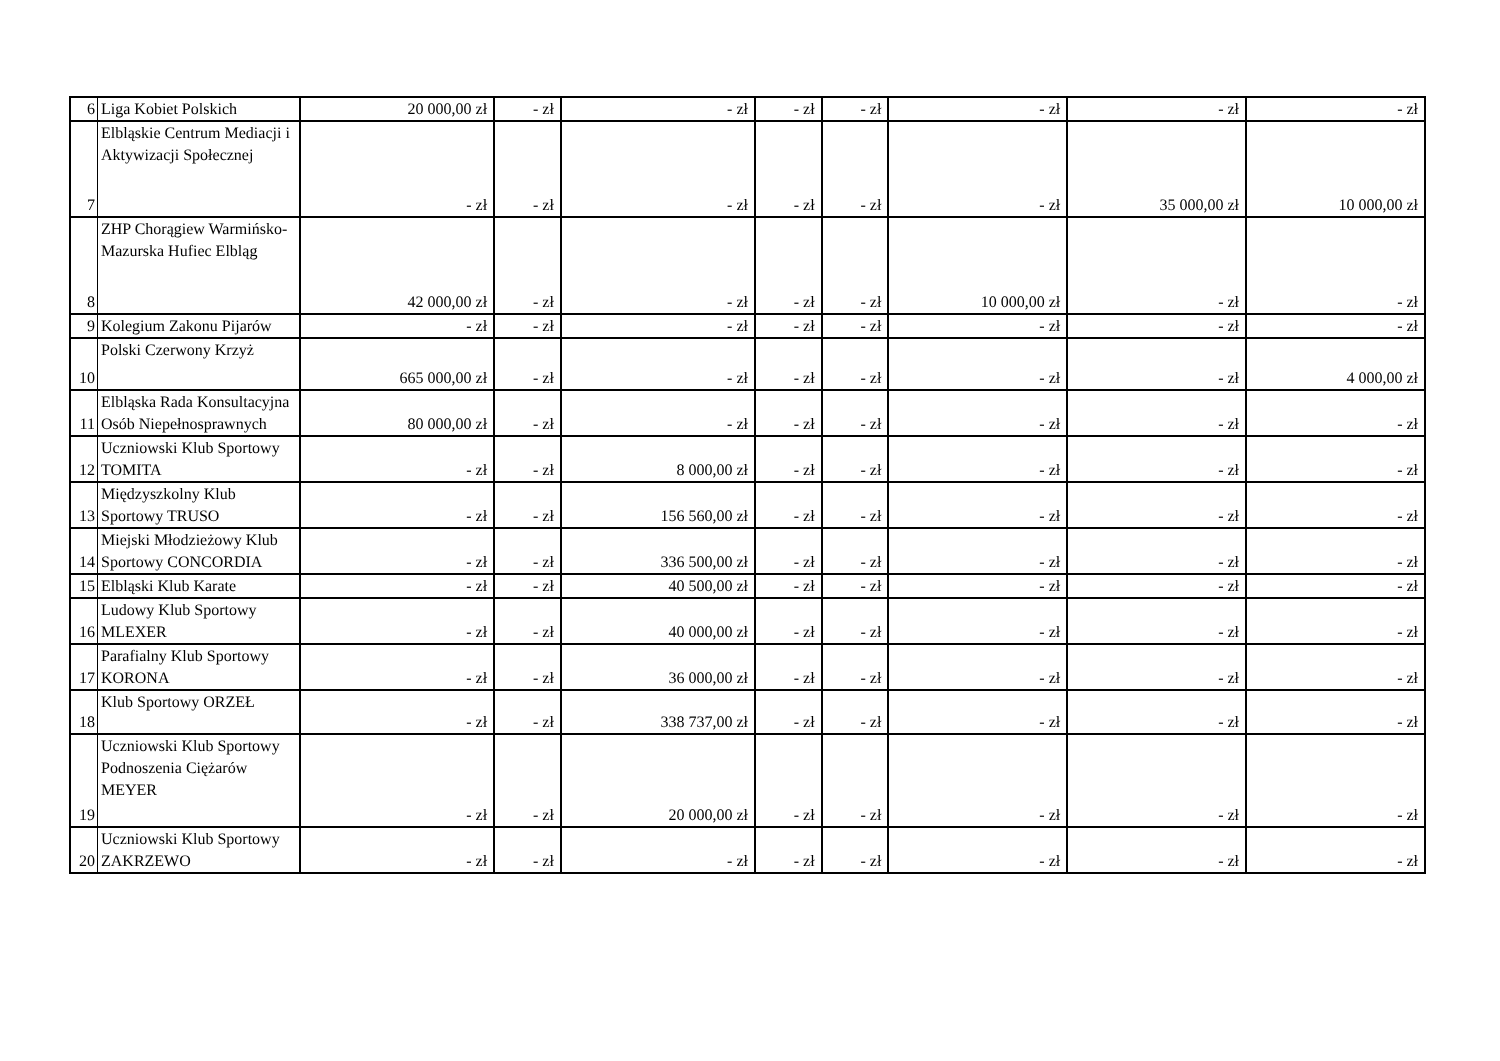| 6 | Liga Kobiet Polskich | 20 000,00 zł | - zł | - zł | - zł | - zł | - zł | - zł | - zł |
| 7 | Elbląskie Centrum Mediacji i Aktywizacji Społecznej | - zł | - zł | - zł | - zł | - zł | - zł | 35 000,00 zł | 10 000,00 zł |
| 8 | ZHP Chorągiew Warmińsko-Mazurska Hufiec Elbląg | 42 000,00 zł | - zł | - zł | - zł | - zł | 10 000,00 zł | - zł | - zł |
| 9 | Kolegium Zakonu Pijarów | - zł | - zł | - zł | - zł | - zł | - zł | - zł | - zł |
| 10 | Polski Czerwony Krzyż | 665 000,00 zł | - zł | - zł | - zł | - zł | - zł | - zł | 4 000,00 zł |
| 11 | Elbląska Rada Konsultacyjna Osób Niepełnosprawnych | 80 000,00 zł | - zł | - zł | - zł | - zł | - zł | - zł | - zł |
| 12 | Uczniowski Klub Sportowy TOMITA | - zł | - zł | 8 000,00 zł | - zł | - zł | - zł | - zł | - zł |
| 13 | Międzyszkolny Klub Sportowy TRUSO | - zł | - zł | 156 560,00 zł | - zł | - zł | - zł | - zł | - zł |
| 14 | Miejski Młodzieżowy Klub Sportowy CONCORDIA | - zł | - zł | 336 500,00 zł | - zł | - zł | - zł | - zł | - zł |
| 15 | Elbląski Klub Karate | - zł | - zł | 40 500,00 zł | - zł | - zł | - zł | - zł | - zł |
| 16 | Ludowy Klub Sportowy MLEXER | - zł | - zł | 40 000,00 zł | - zł | - zł | - zł | - zł | - zł |
| 17 | Parafialny Klub Sportowy KORONA | - zł | - zł | 36 000,00 zł | - zł | - zł | - zł | - zł | - zł |
| 18 | Klub Sportowy ORZEŁ | - zł | - zł | 338 737,00 zł | - zł | - zł | - zł | - zł | - zł |
| 19 | Uczniowski Klub Sportowy Podnoszenia Ciężarów MEYER | - zł | - zł | 20 000,00 zł | - zł | - zł | - zł | - zł | - zł |
| 20 | Uczniowski Klub Sportowy ZAKRZEWO | - zł | - zł | - zł | - zł | - zł | - zł | - zł | - zł |